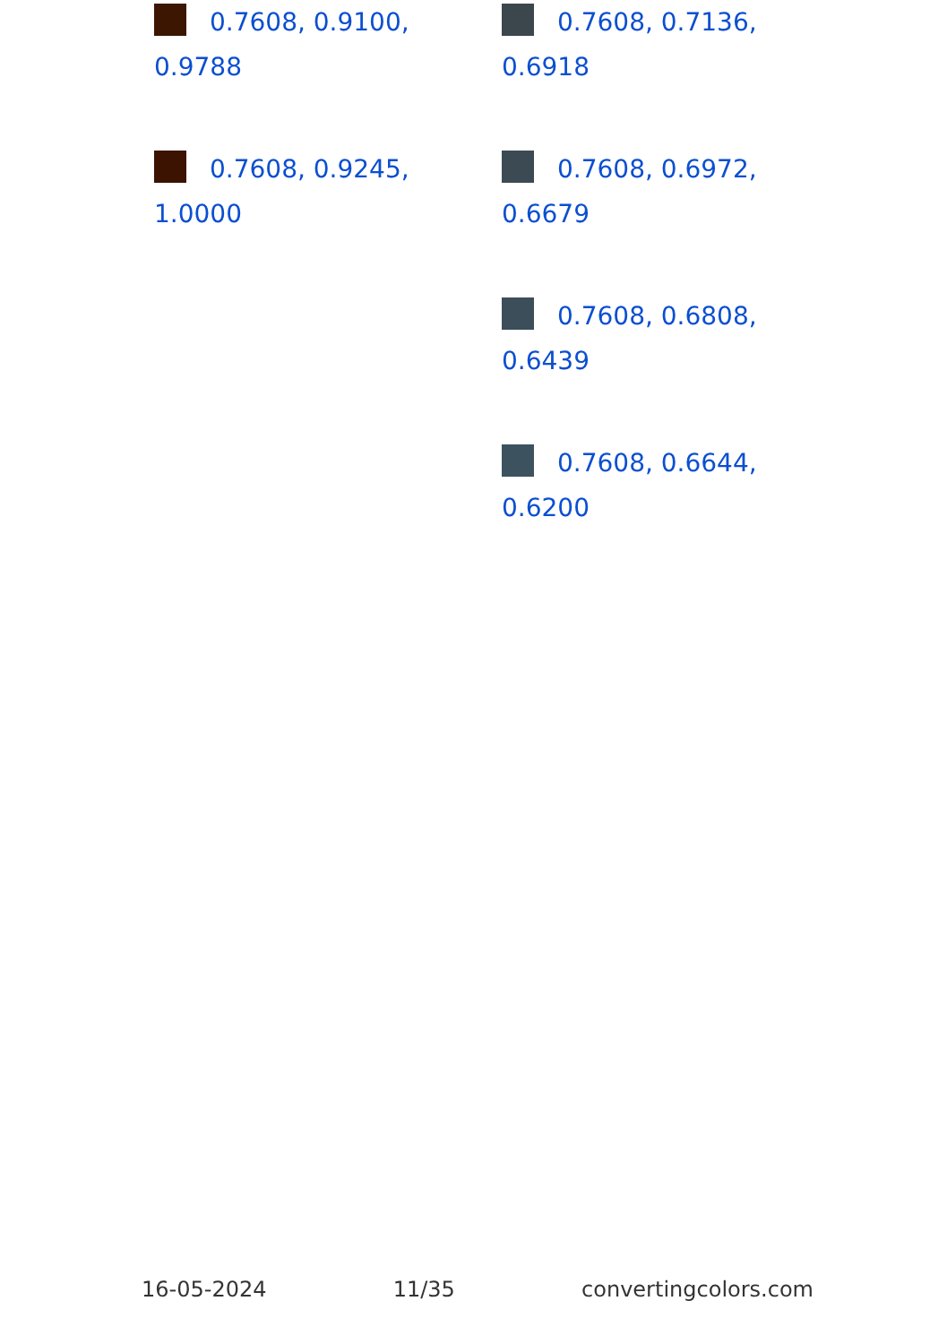0.7608, 0.9100, 0.9788
0.7608, 0.9245, 1.0000
0.7608, 0.7136, 0.6918
0.7608, 0.6972, 0.6679
0.7608, 0.6808, 0.6439
0.7608, 0.6644, 0.6200
16-05-2024 11/35 convertingcolors.com